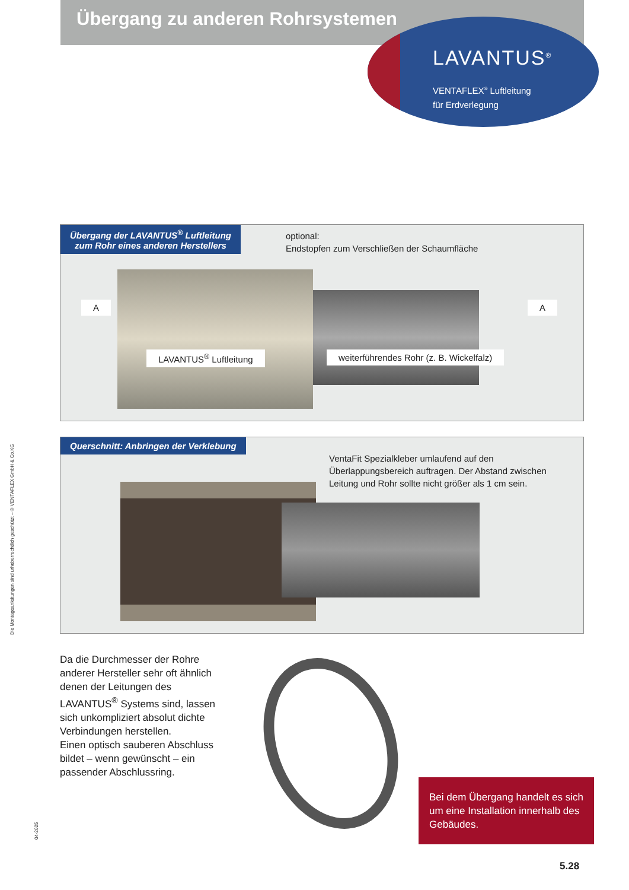Übergang zu anderen Rohrsystemen
LAVANTUS<sup>®</sup>
VENTAFLEX<sup>®</sup> Luftleitung
für Erdverlegung
Übergang der LAVANTUS<sup>®</sup> Luftleitung
zum Rohr eines anderen Herstellers
optional:
Endstopfen zum Verschließen der Schaumfläche
A A
LAVANTUS<sup>®</sup> Luftleitung
weiterführendes Rohr (z. B. Wickelfalz)
Querschnitt: Anbringen der Verklebung
VentaFit Spezialkleber umlaufend auf den Überlappungsbereich auftragen. Der Abstand zwischen Leitung und Rohr sollte nicht größer als 1 cm sein.
Da die Durchmesser der Rohre anderer Hersteller sehr oft ähnlich denen der Leitungen des LAVANTUS<sup>®</sup> Systems sind, lassen sich unkompliziert absolut dichte Verbindungen herstellen.
Einen optisch sauberen Abschluss bildet – wenn gewünscht – ein passender Abschlussring.
Bei dem Übergang handelt es sich um eine Installation innerhalb des Gebäudes.
Die Montageanleitungen sind urheberrechtlich geschützt – © VENTAFLEX GmbH & Co.KG
04-2025
5.28